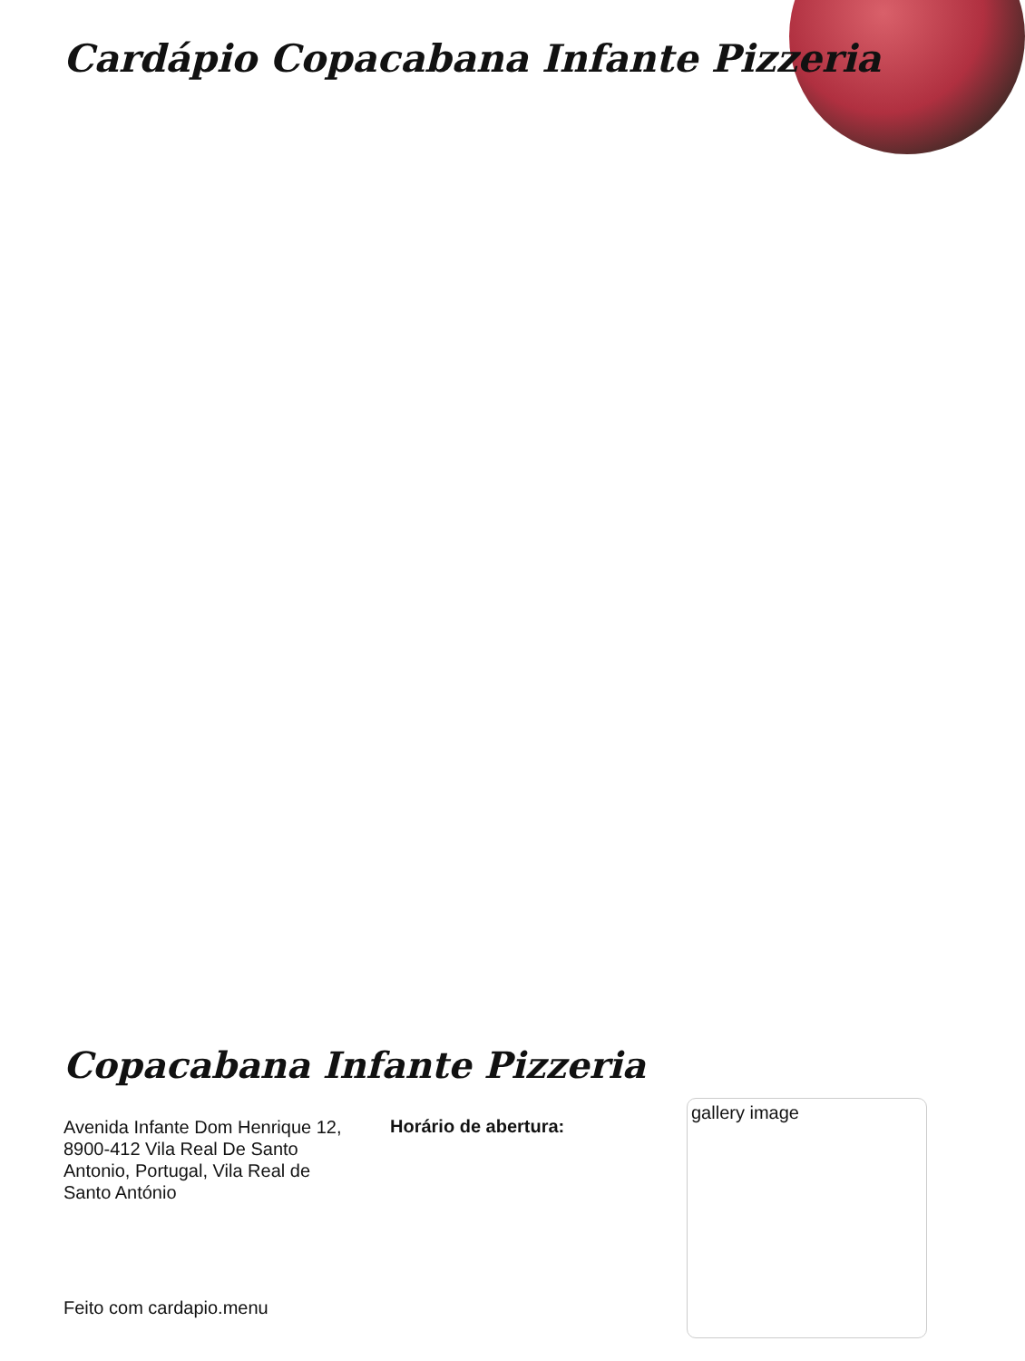Cardápio Copacabana Infante Pizzeria
Copacabana Infante Pizzeria
Avenida Infante Dom Henrique 12, 8900-412 Vila Real De Santo Antonio, Portugal, Vila Real de Santo António
Horário de abertura:
gallery image
Feito com cardapio.menu